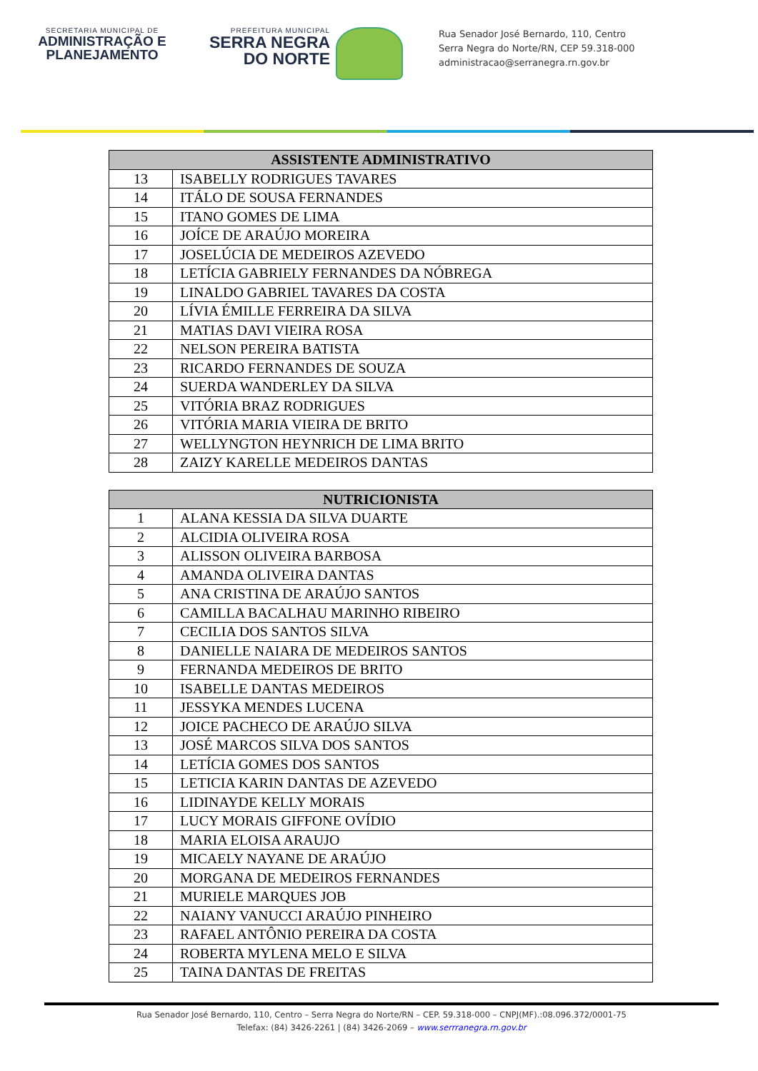SECRETARIA MUNICIPAL DE
ADMINISTRAÇÃO E
PLANEJAMENTO
PREFEITURA MUNICIPAL
SERRA NEGRA
DO NORTE
Rua Senador José Bernardo, 110, Centro
Serra Negra do Norte/RN, CEP 59.318-000
administracao@serranegra.rn.gov.br
| ASSISTENTE ADMINISTRATIVO | |
| --- | --- |
| 13 | ISABELLY RODRIGUES TAVARES |
| 14 | ITÁLO DE SOUSA FERNANDES |
| 15 | ITANO GOMES DE LIMA |
| 16 | JOÍCE DE ARAÚJO MOREIRA |
| 17 | JOSELÚCIA DE MEDEIROS AZEVEDO |
| 18 | LETÍCIA GABRIELY FERNANDES DA NÓBREGA |
| 19 | LINALDO GABRIEL TAVARES DA COSTA |
| 20 | LÍVIA ÉMILLE FERREIRA DA SILVA |
| 21 | MATIAS DAVI VIEIRA ROSA |
| 22 | NELSON PEREIRA BATISTA |
| 23 | RICARDO FERNANDES DE SOUZA |
| 24 | SUERDA WANDERLEY DA SILVA |
| 25 | VITÓRIA BRAZ RODRIGUES |
| 26 | VITÓRIA MARIA VIEIRA DE BRITO |
| 27 | WELLYNGTON HEYNRICH DE LIMA BRITO |
| 28 | ZAIZY KARELLE MEDEIROS DANTAS |
| NUTRICIONISTA | |
| --- | --- |
| 1 | ALANA KESSIA DA SILVA DUARTE |
| 2 | ALCIDIA OLIVEIRA ROSA |
| 3 | ALISSON OLIVEIRA BARBOSA |
| 4 | AMANDA OLIVEIRA DANTAS |
| 5 | ANA CRISTINA DE ARAÚJO SANTOS |
| 6 | CAMILLA BACALHAU MARINHO RIBEIRO |
| 7 | CECILIA DOS SANTOS SILVA |
| 8 | DANIELLE NAIARA DE MEDEIROS SANTOS |
| 9 | FERNANDA MEDEIROS DE BRITO |
| 10 | ISABELLE DANTAS MEDEIROS |
| 11 | JESSYKA MENDES LUCENA |
| 12 | JOICE PACHECO DE ARAÚJO SILVA |
| 13 | JOSÉ MARCOS SILVA DOS SANTOS |
| 14 | LETÍCIA GOMES DOS SANTOS |
| 15 | LETICIA KARIN DANTAS DE AZEVEDO |
| 16 | LIDINAYDE KELLY MORAIS |
| 17 | LUCY MORAIS GIFFONE OVÍDIO |
| 18 | MARIA ELOISA ARAUJO |
| 19 | MICAELY NAYANE DE ARAÚJO |
| 20 | MORGANA DE MEDEIROS FERNANDES |
| 21 | MURIELE MARQUES JOB |
| 22 | NAIANY VANUCCI ARAÚJO PINHEIRO |
| 23 | RAFAEL ANTÔNIO PEREIRA DA COSTA |
| 24 | ROBERTA MYLENA MELO E SILVA |
| 25 | TAINA DANTAS DE FREITAS |
Rua Senador José Bernardo, 110, Centro – Serra Negra do Norte/RN – CEP. 59.318-000 – CNPJ(MF).:08.096.372/0001-75
Telefax: (84) 3426-2261 | (84) 3426-2069 – www.serrranegra.rn.gov.br